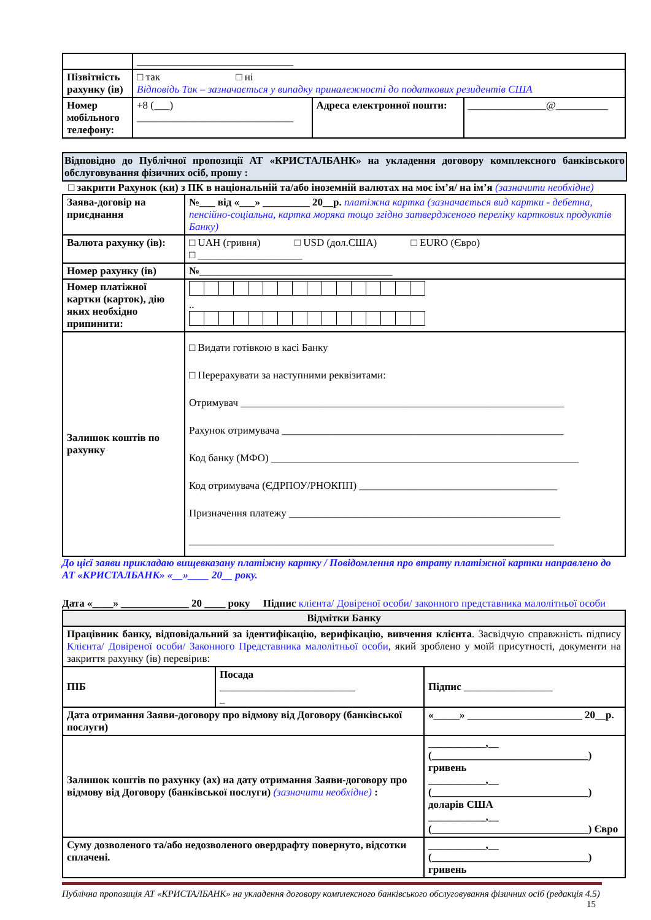| | ______________________________ | | |
| Пізвітність рахунку (ів) | □ так □ ні Відповідь Так – зазначається у випадку приналежності до податкових резидентів США | | |
| Номер мобільного телефону: | +8 (___) ______________________________ | Адреса електронної пошти: | _______________@__________ |
Відповідно до Публічної пропозиції АТ «КРИСТАЛБАНК» на укладення договору комплексного банківського обслуговування фізичних осіб, прошу :
□ закрити Рахунок (ки) з ПК в національній та/або іноземній валютах на моє ім’я/ на ім’я (зазначити необхідне)
| Заява-договір на приєднання | №___ від «___» _________ 20__р. платіжна картка (зазначається вид картки - дебетна, пенсійно-соціальна, картка моряка тощо згідно затвердженого переліку карткових продуктів Банку) |
| Валюта рахунку (ів): | □ UAH (гривня) □ USD (дол.США) □ EURO (Євро) □ ____________________ |
| Номер рахунку (ів) | №_____________________________________ |
| Номер платіжної картки (карток), дію яких необхідно припинити: | .. |
| Залишок коштів по рахунку | □ Видати готівкою в касі Банку □ Перерахувати за наступними реквізитами: Отримувач ______________________________________________________________ Рахунок отримувача ______________________________________________________ Код банку (МФО) ___________________________________________________________ Код отримувача (ЄДРПОУ/РНОКПП) ______________________________________ Призначення платежу ____________________________________________________ ______________________________________________________________________ |
До цієї заяви прикладаю вищевказану платіжну картку / Повідомлення про втрату платіжної картки направлено до АТ «КРИСТАЛБАНК» «__»____ 20__ року.
Дата «____» _____________ 20 ____ року Підпис клієнта/ Довіреної особи/ законного представника малолітньої особи
| Відмітки Банку | | | |
| Працівник банку, відповідальний за ідентифікацію, верифікацію, вивчення клієнта . Засвідчую справжність підпису Клієнта/ Довіреної особи/ Законного Представника малолітньої особи , який зроблено у моїй присутності, документи на закриття рахунку (ів) перевірив: | | | |
| ПІБ | Посада __________________________ _ | | Підпис _________________ |
| Дата отримання Заяви-договору про відмову від Договору (банківської послуги) | | «_____» ______________________ 20__р. | |
| Залишок коштів по рахунку (ах) на дату отримання Заяви-договору про відмову від Договору (банківської послуги) (зазначити необхідне) : | | ___________,__ (______________________________) гривень ___________,__ (______________________________) доларів США ___________,__ (______________________________) Євро | |
| Суму дозволеного та/або недозволеного овердрафту повернуто, відсотки сплачені. | | ___________,__ (______________________________) гривень | |
Публічна пропозиція АТ «КРИСТАЛБАНК» на укладення договору комплексного банківського обслуговування фізичних осіб (редакція 4.5)
15